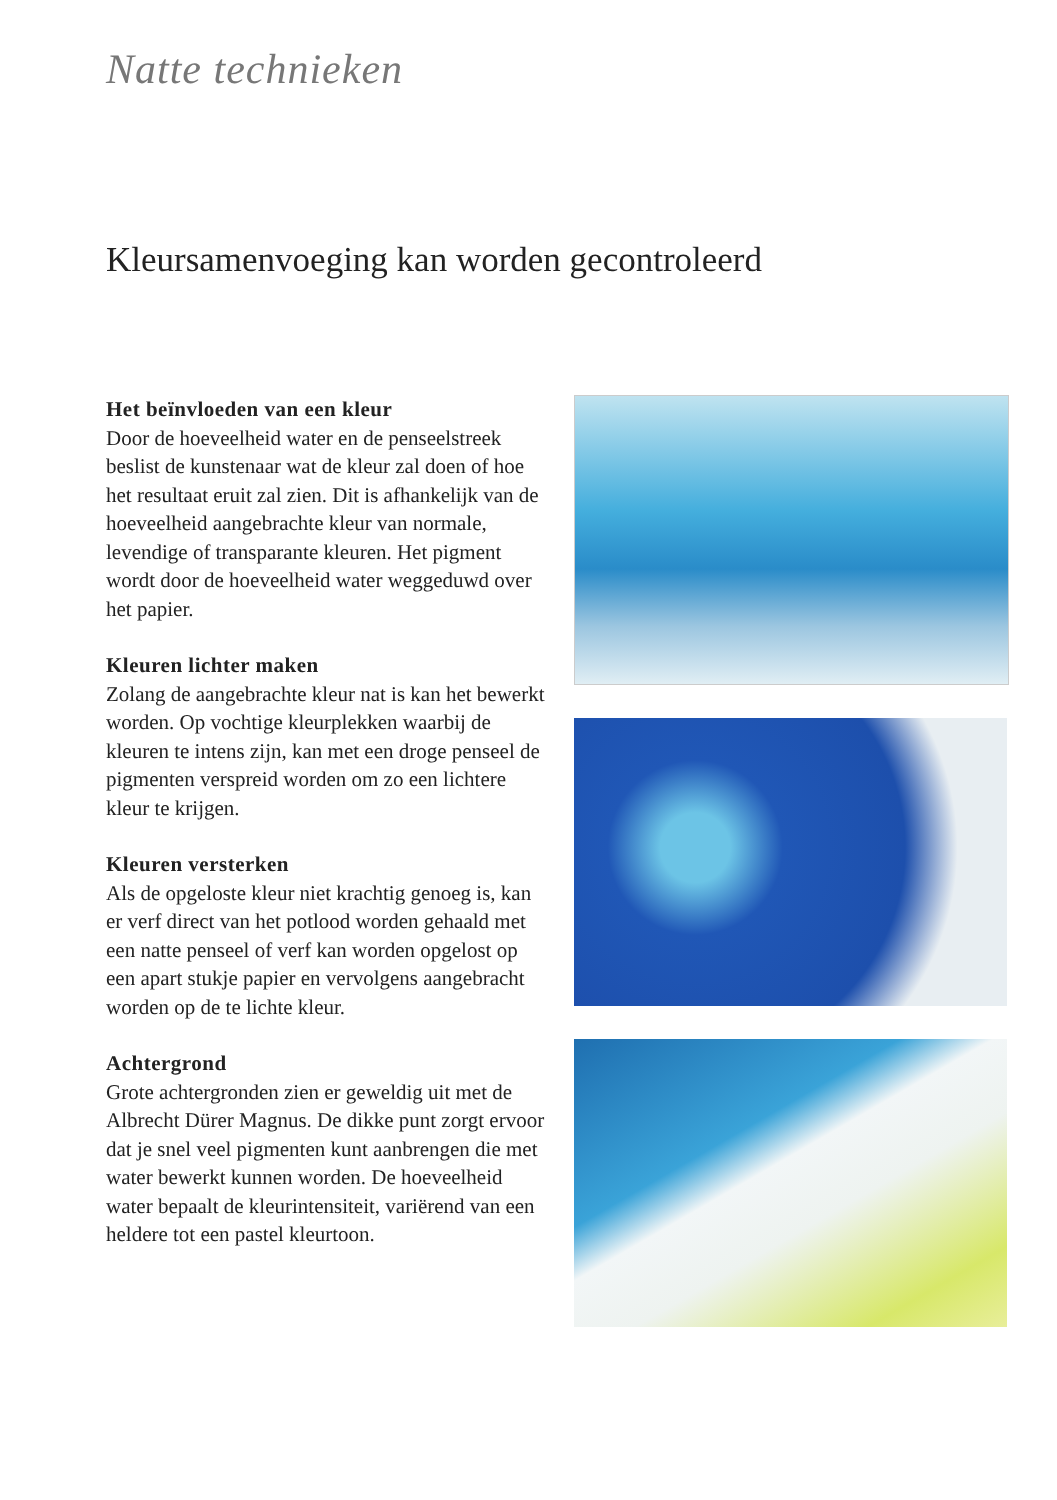Natte technieken
Kleursamenvoeging kan worden gecontroleerd
Het beïnvloeden van een kleur
Door de hoeveelheid water en de penseelstreek beslist de kunstenaar wat de kleur zal doen of hoe het resultaat eruit zal zien. Dit is afhankelijk van de hoeveelheid aangebrachte kleur van normale, levendige of transparante kleuren. Het pigment wordt door de hoeveelheid water weggeduwd over het papier.
Kleuren lichter maken
Zolang de aangebrachte kleur nat is kan het bewerkt worden. Op vochtige kleurplekken waarbij de kleuren te intens zijn, kan met een droge penseel de pigmenten verspreid worden om zo een lichtere kleur te krijgen.
Kleuren versterken
Als de opgeloste kleur niet krachtig genoeg is, kan er verf direct van het potlood worden gehaald met een natte penseel of verf kan worden opgelost op een apart stukje papier en vervolgens aangebracht worden op de te lichte kleur.
Achtergrond
Grote achtergronden zien er geweldig uit met de Albrecht Dürer Magnus. De dikke punt zorgt ervoor dat je snel veel pigmenten kunt aanbrengen die met water bewerkt kunnen worden. De hoeveelheid water bepaalt de kleurintensiteit, variërend van een heldere tot een pastel kleurtoon.